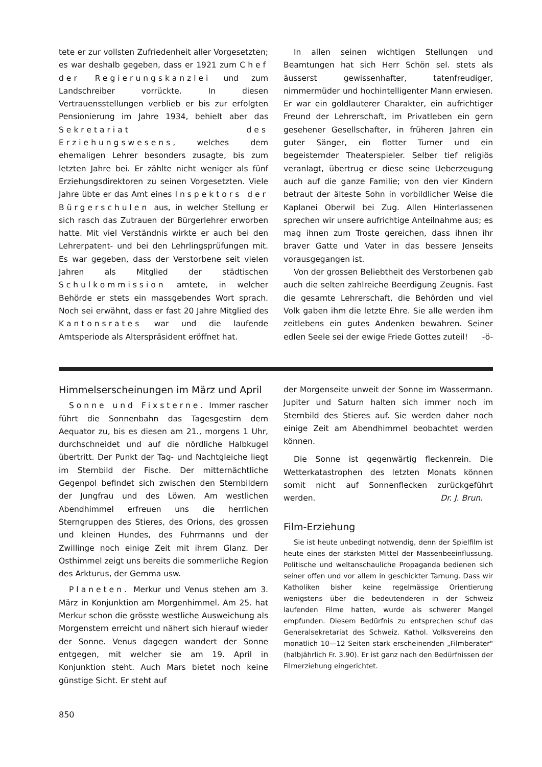tete er zur vollsten Zufriedenheit aller Vorgesetzten; es war deshalb gegeben, dass er 1921 zum Chef der Regierungskanzlei und zum Landschreiber vorrückte. In diesen Vertrauensstellungen verblieb er bis zur erfolgten Pensionierung im Jahre 1934, behielt aber das Sekretariat des Erziehungswesens, welches dem ehemaligen Lehrer besonders zusagte, bis zum letzten Jahre bei. Er zählte nicht weniger als fünf Erziehungsdirektoren zu seinen Vorgesetzten. Viele Jahre übte er das Amt eines Inspektors der Bürgerschulen aus, in welcher Stellung er sich rasch das Zutrauen der Bürgerlehrer erworben hatte. Mit viel Verständnis wirkte er auch bei den Lehrerpatent- und bei den Lehrlingsprüfungen mit. Es war gegeben, dass der Verstorbene seit vielen Jahren als Mitglied der städtischen Schulkommission amtete, in welcher Behörde er stets ein massgebendes Wort sprach. Noch sei erwähnt, dass er fast 20 Jahre Mitglied des Kantonsrates war und die laufende Amtsperiode als Alterspräsident eröffnet hat.
In allen seinen wichtigen Stellungen und Beamtungen hat sich Herr Schön sel. stets als äusserst gewissenhafter, tatenfreudiger, nimmermüder und hochintelligenter Mann erwiesen. Er war ein goldlauterer Charakter, ein aufrichtiger Freund der Lehrerschaft, im Privatleben ein gern gesehener Gesellschafter, in früheren Jahren ein guter Sänger, ein flotter Turner und ein begeisternder Theaterspieler. Selber tief religiös veranlagt, übertrug er diese seine Ueberzeugung auch auf die ganze Familie; von den vier Kindern betraut der älteste Sohn in vorbildlicher Weise die Kaplanei Oberwil bei Zug. Allen Hinterlassenen sprechen wir unsere aufrichtige Anteilnahme aus; es mag ihnen zum Troste gereichen, dass ihnen ihr braver Gatte und Vater in das bessere Jenseits vorausgegangen ist.
Von der grossen Beliebtheit des Verstorbenen gab auch die selten zahlreiche Beerdigung Zeugnis. Fast die gesamte Lehrerschaft, die Behörden und viel Volk gaben ihm die letzte Ehre. Sie alle werden ihm zeitlebens ein gutes Andenken bewahren. Seiner edlen Seele sei der ewige Friede Gottes zuteil! -ö-
Himmelserscheinungen im März und April
Sonne und Fixsterne. Immer rascher führt die Sonnenbahn das Tagesgestirn dem Aequator zu, bis es diesen am 21., morgens 1 Uhr, durchschneidet und auf die nördliche Halbkugel übertritt. Der Punkt der Tag- und Nachtgleiche liegt im Sternbild der Fische. Der mitternächtliche Gegenpol befindet sich zwischen den Sternbildern der Jungfrau und des Löwen. Am westlichen Abendhimmel erfreuen uns die herrlichen Sterngruppen des Stieres, des Orions, des grossen und kleinen Hundes, des Fuhrmanns und der Zwillinge noch einige Zeit mit ihrem Glanz. Der Osthimmel zeigt uns bereits die sommerliche Region des Arkturus, der Gemma usw.
Planeten. Merkur und Venus stehen am 3. März in Konjunktion am Morgenhimmel. Am 25. hat Merkur schon die grösste westliche Ausweichung als Morgenstern erreicht und nähert sich hierauf wieder der Sonne. Venus dagegen wandert der Sonne entgegen, mit welcher sie am 19. April in Konjunktion steht. Auch Mars bietet noch keine günstige Sicht. Er steht auf
der Morgenseite unweit der Sonne im Wassermann. Jupiter und Saturn halten sich immer noch im Sternbild des Stieres auf. Sie werden daher noch einige Zeit am Abendhimmel beobachtet werden können.
Die Sonne ist gegenwärtig fleckenrein. Die Wetterkatastrophen des letzten Monats können somit nicht auf Sonnenflecken zurückgeführt werden. Dr. J. Brun.
Film-Erziehung
Sie ist heute unbedingt notwendig, denn der Spielfilm ist heute eines der stärksten Mittel der Massenbeeinflussung. Politische und weltanschauliche Propaganda bedienen sich seiner offen und vor allem in geschickter Tarnung. Dass wir Katholiken bisher keine regelmässige Orientierung wenigstens über die bedeutenderen in der Schweiz laufenden Filme hatten, wurde als schwerer Mangel empfunden. Diesem Bedürfnis zu entsprechen schuf das Generalsekretariat des Schweiz. Kathol. Volksvereins den monatlich 10—12 Seiten stark erscheinenden „Filmberater" (halbjährlich Fr. 3.90). Er ist ganz nach den Bedürfnissen der Filmerziehung eingerichtet.
850